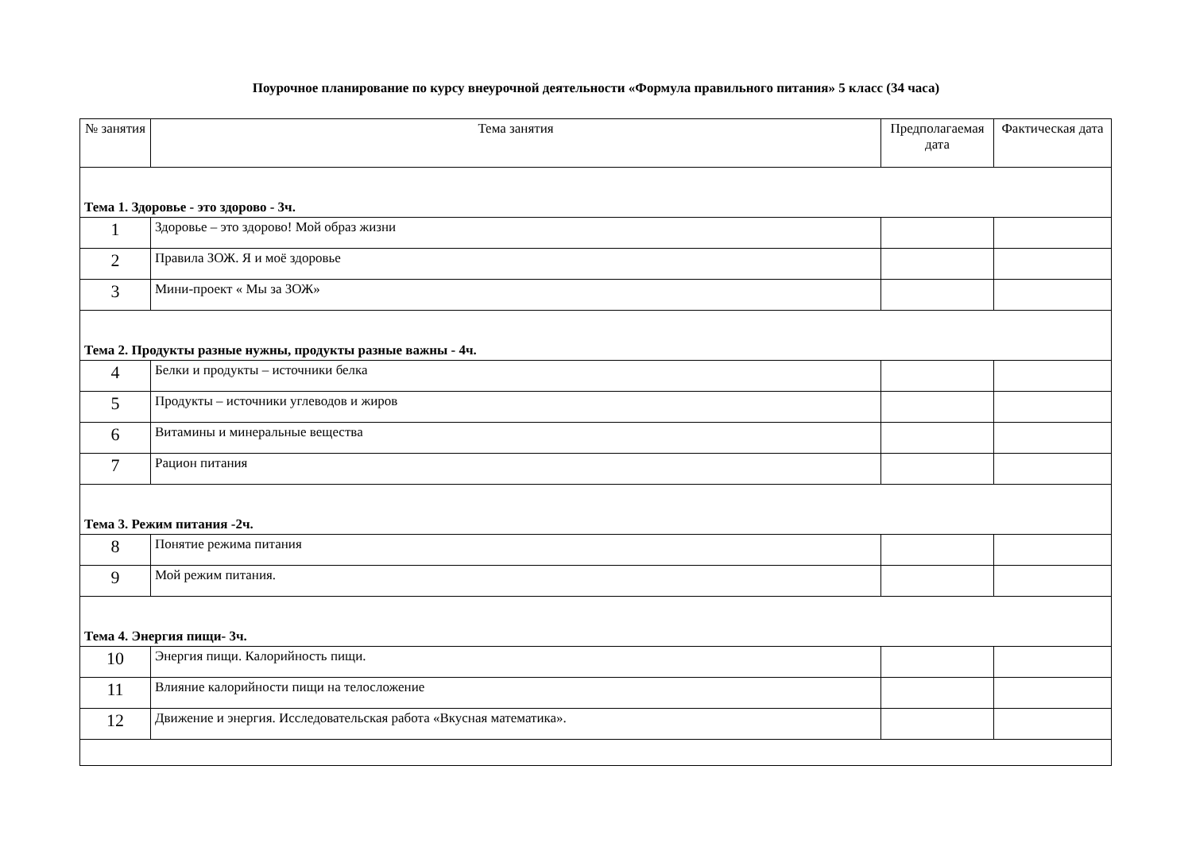Поурочное планирование по курсу внеурочной деятельности «Формула правильного питания» 5 класс (34 часа)
| № занятия | Тема занятия | Предполагаемая дата | Фактическая дата |
| --- | --- | --- | --- |
| Тема 1. Здоровье - это здорово - 3ч. | | | |
| 1 | Здоровье – это здорово! Мой образ жизни | | |
| 2 | Правила ЗОЖ. Я и моё здоровье | | |
| 3 | Мини-проект « Мы за ЗОЖ» | | |
| Тема 2. Продукты разные нужны, продукты разные важны - 4ч. | | | |
| 4 | Белки и продукты – источники белка | | |
| 5 | Продукты – источники углеводов и жиров | | |
| 6 | Витамины и минеральные вещества | | |
| 7 | Рацион питания | | |
| Тема 3. Режим питания -2ч. | | | |
| 8 | Понятие режима питания | | |
| 9 | Мой режим питания. | | |
| Тема 4. Энергия пищи- 3ч. | | | |
| 10 | Энергия пищи. Калорийность пищи. | | |
| 11 | Влияние калорийности пищи на телосложение | | |
| 12 | Движение и энергия. Исследовательская работа «Вкусная математика». | | |